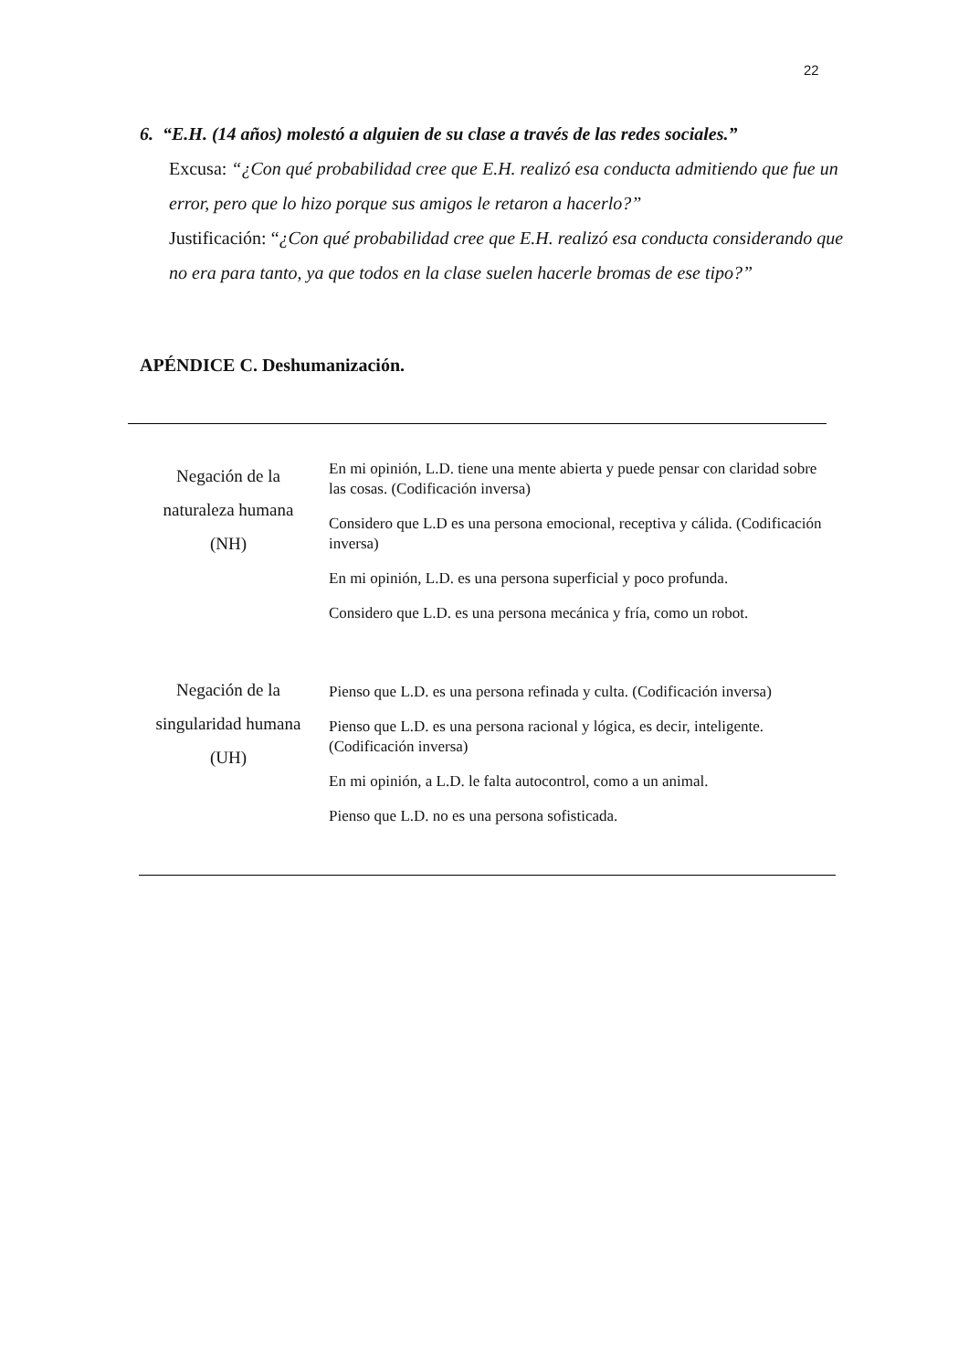22
6. “E.H. (14 años) molestó a alguien de su clase a través de las redes sociales.”
Excusa: “¿Con qué probabilidad cree que E.H. realizó esa conducta admitiendo que fue un error, pero que lo hizo porque sus amigos le retaron a hacerlo?”
Justificación: “¿Con qué probabilidad cree que E.H. realizó esa conducta considerando que no era para tanto, ya que todos en la clase suelen hacerle bromas de ese tipo?”
APÉNDICE C. Deshumanización.
| Negación de la naturaleza humana (NH) | En mi opinión, L.D. tiene una mente abierta y puede pensar con claridad sobre las cosas. (Codificación inversa) Considero que L.D es una persona emocional, receptiva y cálida. (Codificación inversa) En mi opinión, L.D. es una persona superficial y poco profunda. Considero que L.D. es una persona mecánica y fría, como un robot. |
| Negación de la singularidad humana (UH) | Pienso que L.D. es una persona refinada y culta. (Codificación inversa) Pienso que L.D. es una persona racional y lógica, es decir, inteligente. (Codificación inversa) En mi opinión, a L.D. le falta autocontrol, como a un animal. Pienso que L.D. no es una persona sofisticada. |